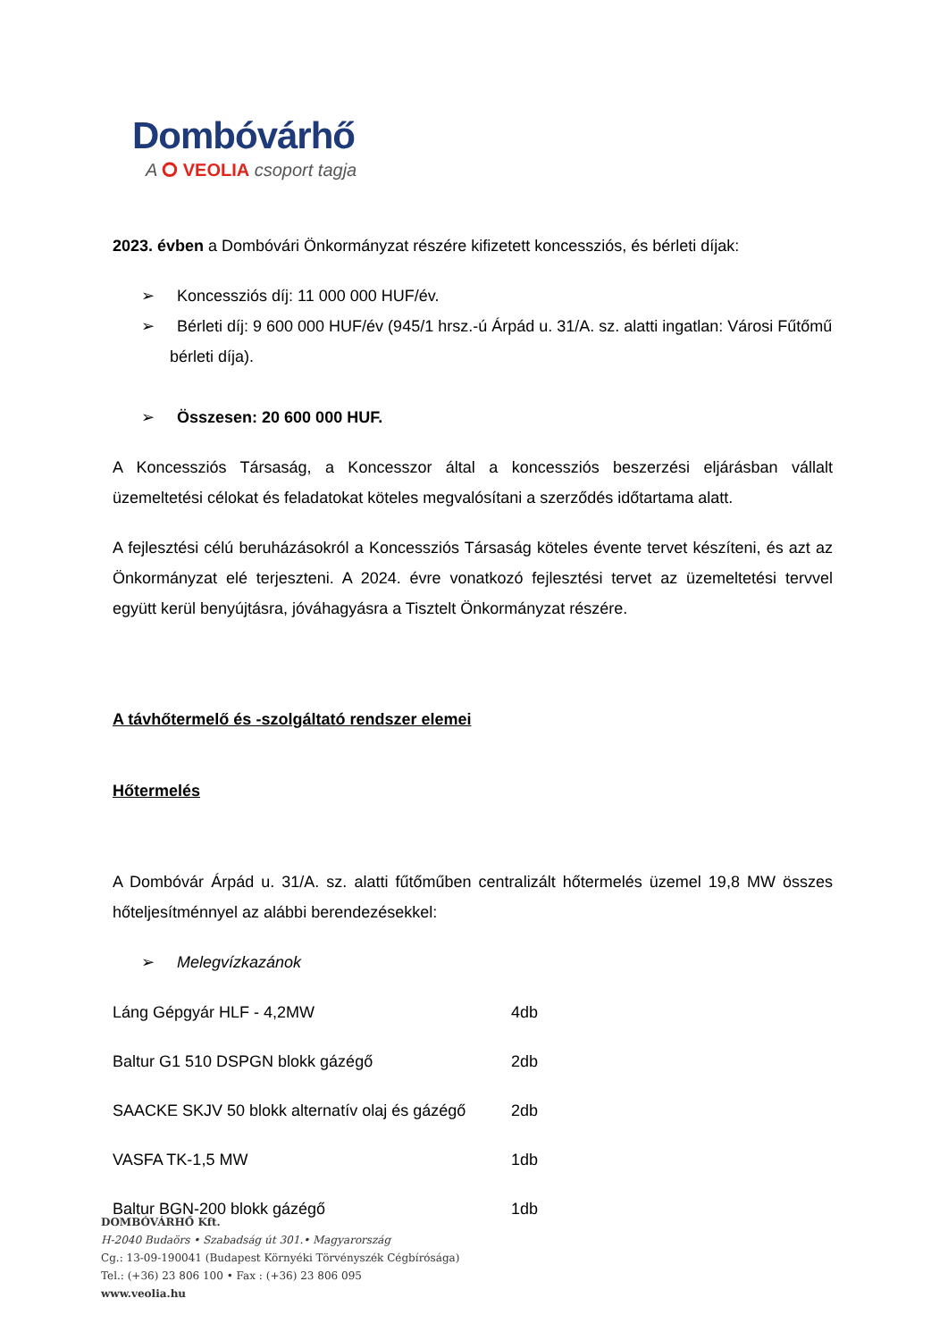Dombóvárhő
A ⭘ VEOLIA csoport tagja
2023. évben a Dombóvári Önkormányzat részére kifizetett koncessziós, és bérleti díjak:
➢ Koncessziós díj: 11 000 000 HUF/év.
➢ Bérleti díj: 9 600 000 HUF/év (945/1 hrsz.-ú Árpád u. 31/A. sz. alatti ingatlan: Városi Fűtőmű bérleti díja).
➢ Összesen: 20 600 000 HUF.
A Koncessziós Társaság, a Koncesszor által a koncessziós beszerzési eljárásban vállalt üzemeltetési célokat és feladatokat köteles megvalósítani a szerződés időtartama alatt.
A fejlesztési célú beruházásokról a Koncessziós Társaság köteles évente tervet készíteni, és azt az Önkormányzat elé terjeszteni. A 2024. évre vonatkozó fejlesztési tervet az üzemeltetési tervvel együtt kerül benyújtásra, jóváhagyásra a Tisztelt Önkormányzat részére.
A távhőtermelő és -szolgáltató rendszer elemei
Hőtermelés
A Dombóvár Árpád u. 31/A. sz. alatti fűtőműben centralizált hőtermelés üzemel 19,8 MW összes hőteljesítménnyel az alábbi berendezésekkel:
➢ Melegvízkazánok
| Láng Gépgyár HLF - 4,2MW | 4db |
| Baltur G1 510 DSPGN blokk gázégő | 2db |
| SAACKE SKJV 50 blokk alternatív olaj és gázégő | 2db |
| VASFA TK-1,5 MW | 1db |
| Baltur BGN-200 blokk gázégő | 1db |
DOMBÓVÁRHŐ Kft.
H-2040 Budaörs • Szabadság út 301.• Magyarország
Cg.: 13-09-190041 (Budapest Környéki Törvényszék Cégbírósága)
Tel.: (+36) 23 806 100 • Fax : (+36) 23 806 095
www.veolia.hu